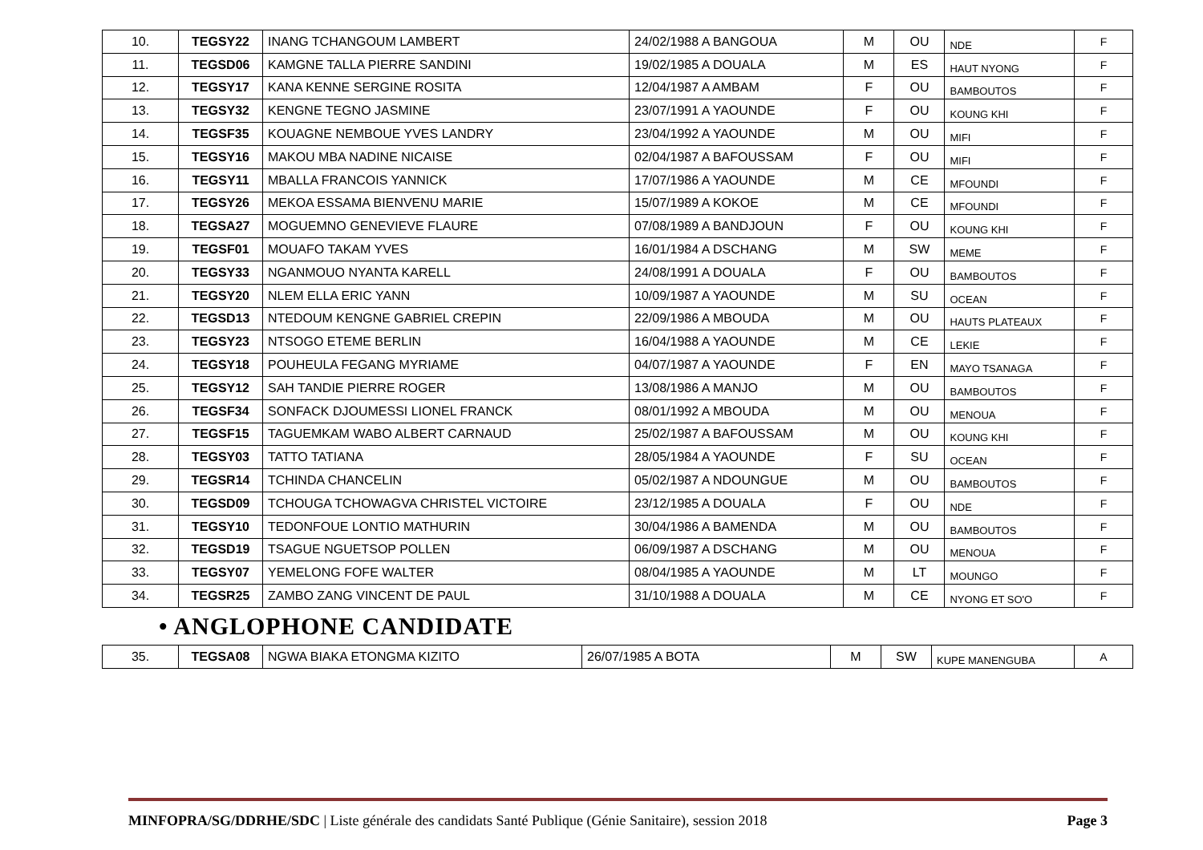| 10. | TEGSY22 | INANG TCHANGOUM LAMBERT | 24/02/1988 A BANGOUA | M | OU | NDE | F |
| 11. | TEGSD06 | KAMGNE TALLA PIERRE SANDINI | 19/02/1985 A DOUALA | M | ES | HAUT NYONG | F |
| 12. | TEGSY17 | KANA KENNE SERGINE ROSITA | 12/04/1987 A AMBAM | F | OU | BAMBOUTOS | F |
| 13. | TEGSY32 | KENGNE TEGNO JASMINE | 23/07/1991 A YAOUNDE | F | OU | KOUNG KHI | F |
| 14. | TEGSF35 | KOUAGNE NEMBOUE YVES LANDRY | 23/04/1992 A YAOUNDE | M | OU | MIFI | F |
| 15. | TEGSY16 | MAKOU MBA NADINE NICAISE | 02/04/1987 A BAFOUSSAM | F | OU | MIFI | F |
| 16. | TEGSY11 | MBALLA FRANCOIS YANNICK | 17/07/1986 A YAOUNDE | M | CE | MFOUNDI | F |
| 17. | TEGSY26 | MEKOA ESSAMA BIENVENU MARIE | 15/07/1989 A KOKOE | M | CE | MFOUNDI | F |
| 18. | TEGSA27 | MOGUEMNO GENEVIEVE FLAURE | 07/08/1989 A BANDJOUN | F | OU | KOUNG KHI | F |
| 19. | TEGSF01 | MOUAFO TAKAM YVES | 16/01/1984 A DSCHANG | M | SW | MEME | F |
| 20. | TEGSY33 | NGANMOUO NYANTA KARELL | 24/08/1991 A DOUALA | F | OU | BAMBOUTOS | F |
| 21. | TEGSY20 | NLEM ELLA ERIC YANN | 10/09/1987 A YAOUNDE | M | SU | OCEAN | F |
| 22. | TEGSD13 | NTEDOUM KENGNE GABRIEL CREPIN | 22/09/1986 A MBOUDA | M | OU | HAUTS PLATEAUX | F |
| 23. | TEGSY23 | NTSOGO ETEME BERLIN | 16/04/1988 A YAOUNDE | M | CE | LEKIE | F |
| 24. | TEGSY18 | POUHEULA FEGANG MYRIAME | 04/07/1987 A YAOUNDE | F | EN | MAYO TSANAGA | F |
| 25. | TEGSY12 | SAH TANDIE PIERRE ROGER | 13/08/1986 A MANJO | M | OU | BAMBOUTOS | F |
| 26. | TEGSF34 | SONFACK DJOUMESSI LIONEL FRANCK | 08/01/1992 A MBOUDA | M | OU | MENOUA | F |
| 27. | TEGSF15 | TAGUEMKAM WABO ALBERT CARNAUD | 25/02/1987 A BAFOUSSAM | M | OU | KOUNG KHI | F |
| 28. | TEGSY03 | TATTO TATIANA | 28/05/1984 A YAOUNDE | F | SU | OCEAN | F |
| 29. | TEGSR14 | TCHINDA CHANCELIN | 05/02/1987 A NDOUNGUE | M | OU | BAMBOUTOS | F |
| 30. | TEGSD09 | TCHOUGA TCHOWAGVA CHRISTEL VICTOIRE | 23/12/1985 A DOUALA | F | OU | NDE | F |
| 31. | TEGSY10 | TEDONFOUE LONTIO MATHURIN | 30/04/1986 A BAMENDA | M | OU | BAMBOUTOS | F |
| 32. | TEGSD19 | TSAGUE NGUETSOP POLLEN | 06/09/1987 A DSCHANG | M | OU | MENOUA | F |
| 33. | TEGSY07 | YEMELONG FOFE WALTER | 08/04/1985 A YAOUNDE | M | LT | MOUNGO | F |
| 34. | TEGSR25 | ZAMBO ZANG VINCENT DE PAUL | 31/10/1988 A DOUALA | M | CE | NYONG ET SO'O | F |
• ANGLOPHONE CANDIDATE
| 35. | TEGSA08 | NGWA BIAKA ETONGMA KIZITO | 26/07/1985 A BOTA | M | SW | KUPE MANENGUBA | A |
MINFOPRA/SG/DDRHE/SDC | Liste générale des candidats Santé Publique (Génie Sanitaire), session 2018 Page 3